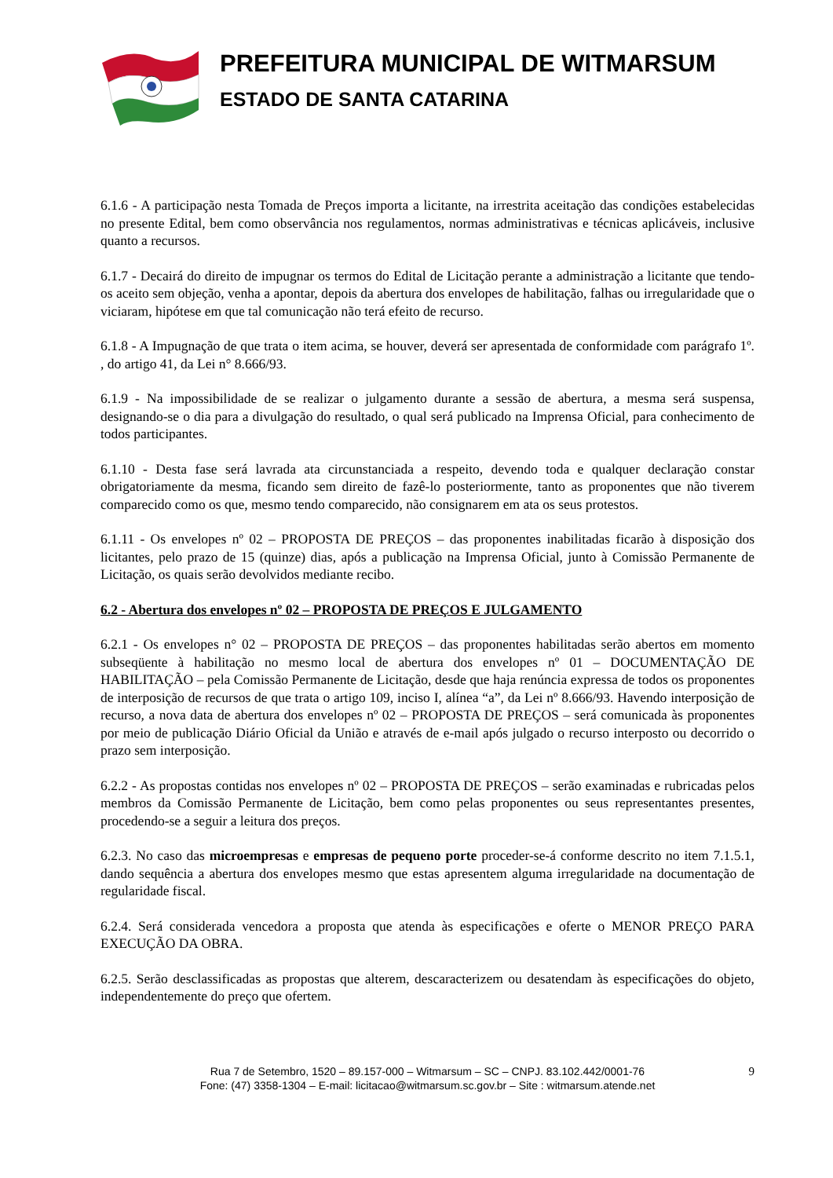PREFEITURA MUNICIPAL DE WITMARSUM
ESTADO DE SANTA CATARINA
6.1.6 - A participação nesta Tomada de Preços importa a licitante, na irrestrita aceitação das condições estabelecidas no presente Edital, bem como observância nos regulamentos, normas administrativas e técnicas aplicáveis, inclusive quanto a recursos.
6.1.7 - Decairá do direito de impugnar os termos do Edital de Licitação perante a administração a licitante que tendo-os aceito sem objeção, venha a apontar, depois da abertura dos envelopes de habilitação, falhas ou irregularidade que o viciaram, hipótese em que tal comunicação não terá efeito de recurso.
6.1.8 - A Impugnação de que trata o item acima, se houver, deverá ser apresentada de conformidade com parágrafo 1º. , do artigo 41, da Lei n° 8.666/93.
6.1.9 - Na impossibilidade de se realizar o julgamento durante a sessão de abertura, a mesma será suspensa, designando-se o dia para a divulgação do resultado, o qual será publicado na Imprensa Oficial, para conhecimento de todos participantes.
6.1.10 - Desta fase será lavrada ata circunstanciada a respeito, devendo toda e qualquer declaração constar obrigatoriamente da mesma, ficando sem direito de fazê-lo posteriormente, tanto as proponentes que não tiverem comparecido como os que, mesmo tendo comparecido, não consignarem em ata os seus protestos.
6.1.11 - Os envelopes nº 02 – PROPOSTA DE PREÇOS – das proponentes inabilitadas ficarão à disposição dos licitantes, pelo prazo de 15 (quinze) dias, após a publicação na Imprensa Oficial, junto à Comissão Permanente de Licitação, os quais serão devolvidos mediante recibo.
6.2 - Abertura dos envelopes nº 02 – PROPOSTA DE PREÇOS E JULGAMENTO
6.2.1 - Os envelopes n° 02 – PROPOSTA DE PREÇOS – das proponentes habilitadas serão abertos em momento subseqüente à habilitação no mesmo local de abertura dos envelopes nº 01 – DOCUMENTAÇÃO DE HABILITAÇÃO – pela Comissão Permanente de Licitação, desde que haja renúncia expressa de todos os proponentes de interposição de recursos de que trata o artigo 109, inciso I, alínea “a”, da Lei nº 8.666/93. Havendo interposição de recurso, a nova data de abertura dos envelopes nº 02 – PROPOSTA DE PREÇOS – será comunicada às proponentes por meio de publicação Diário Oficial da União e através de e-mail após julgado o recurso interposto ou decorrido o prazo sem interposição.
6.2.2 - As propostas contidas nos envelopes nº 02 – PROPOSTA DE PREÇOS – serão examinadas e rubricadas pelos membros da Comissão Permanente de Licitação, bem como pelas proponentes ou seus representantes presentes, procedendo-se a seguir a leitura dos preços.
6.2.3. No caso das microempresas e empresas de pequeno porte proceder-se-á conforme descrito no item 7.1.5.1, dando sequência a abertura dos envelopes mesmo que estas apresentem alguma irregularidade na documentação de regularidade fiscal.
6.2.4. Será considerada vencedora a proposta que atenda às especificações e oferte o MENOR PREÇO PARA EXECUÇÃO DA OBRA.
6.2.5. Serão desclassificadas as propostas que alterem, descaracterizem ou desatendam às especificações do objeto, independentemente do preço que ofertem.
9 Rua 7 de Setembro, 1520 – 89.157-000 – Witmarsum – SC – CNPJ. 83.102.442/0001-76
Fone: (47) 3358-1304 – E-mail: licitacao@witmarsum.sc.gov.br – Site : witmarsum.atende.net